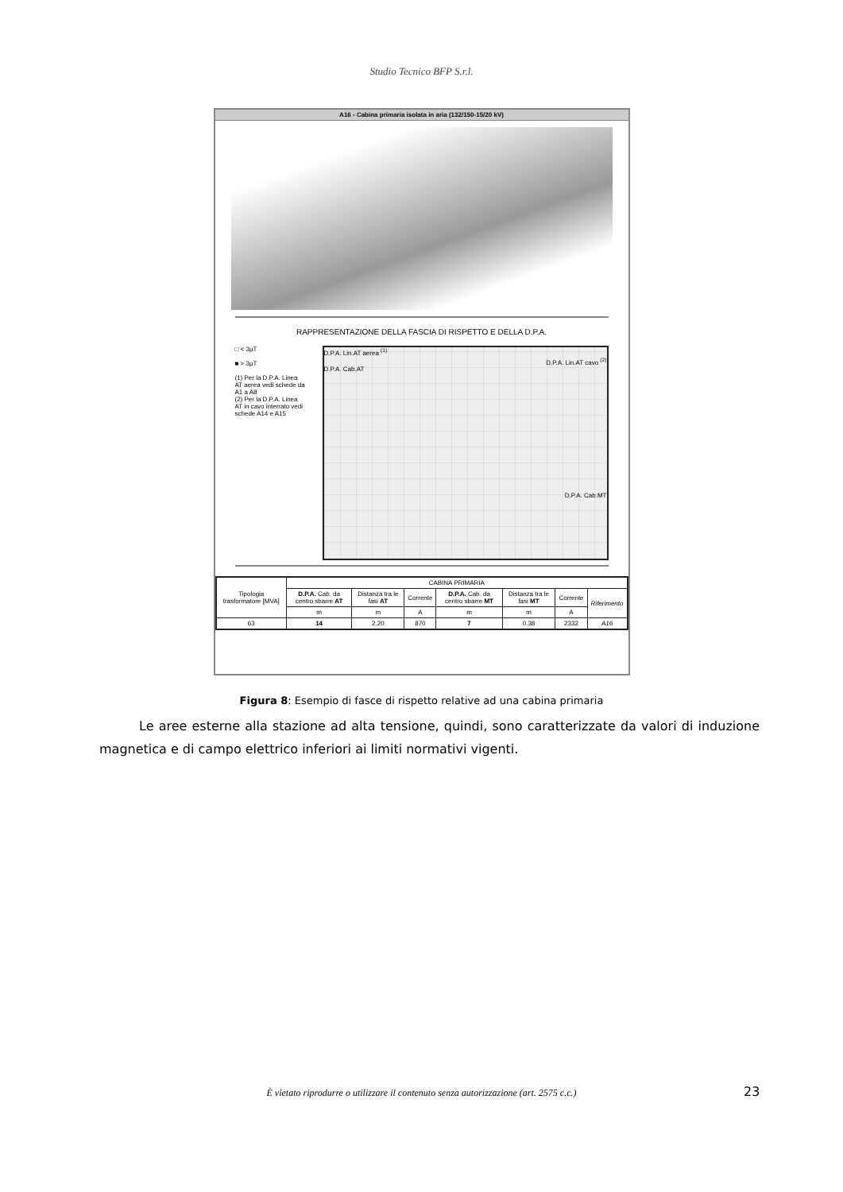Studio Tecnico BFP S.r.l.
A16 - Cabina primaria isolata in aria (132/150-15/20 kV)
RAPPRESENTAZIONE DELLA FASCIA DI RISPETTO E DELLA D.P.A.
□ < 3μT
■ > 3μT
(1) Per la D.P.A. Linea AT aerea vedi schede da A1 a A8
(2) Per la D.P.A. Linea AT in cavo interrato vedi schede A14 e A15
D.P.A. Lin.AT aerea <sup>(1)</sup>
D.P.A. Lin.AT cavo <sup>(2)</sup>
D.P.A. Cab.AT
D.P.A. Cab.MT
| Tipologia trasformatore [MVA] | CABINA PRIMARIA | | | | | | |
| --- | --- | --- | --- | --- | --- | --- | --- |
| | D.P.A. Cab. da centro sbarre AT | Distanza tra le fasi AT | Corrente | D.P.A. Cab. da centro sbarre MT | Distanza tra le fasi MT | Corrente | Riferimento |
| | m | m | A | m | m | A | |
| 63 | 14 | 2.20 | 870 | 7 | 0.38 | 2332 | A16 |
Figura 8: Esempio di fasce di rispetto relative ad una cabina primaria
Le aree esterne alla stazione ad alta tensione, quindi, sono caratterizzate da valori di induzione magnetica e di campo elettrico inferiori ai limiti normativi vigenti.
È vietato riprodurre o utilizzare il contenuto senza autorizzazione (art. 2575 c.c.) 23